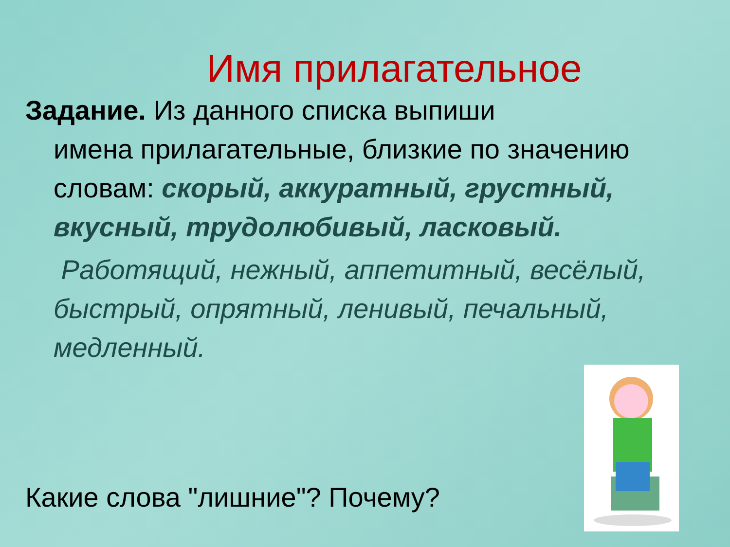Имя прилагательное
Задание. Из данного списка выпиши
имена прилагательные, близкие по значению словам: скорый, аккуратный, грустный, вкусный, трудолюбивый, ласковый.
Работящий, нежный, аппетитный, весёлый, быстрый, опрятный, ленивый, печальный, медленный.
Какие слова "лишние"? Почему?